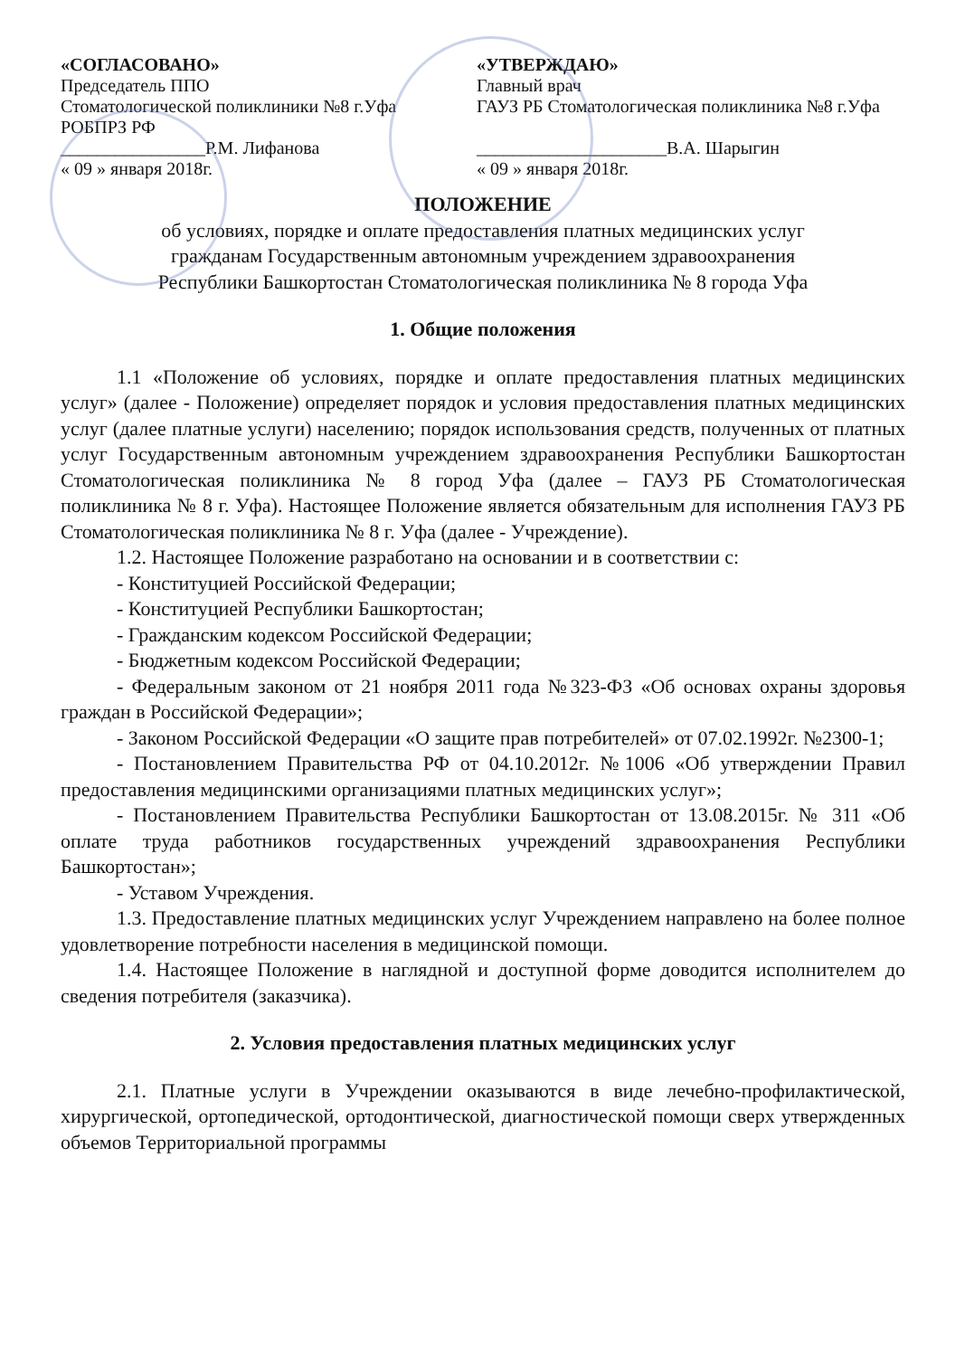«СОГЛАСОВАНО»
Председатель ППО
Стоматологической поликлиники №8 г.Уфа
РОБПРЗ РФ
________________Р.М. Лифанова
« 09 » января 2018г.
«УТВЕРЖДАЮ»
Главный врач
ГАУЗ РБ Стоматологическая поликлиника №8 г.Уфа
_____________________В.А. Шарыгин
« 09 » января 2018г.
ПОЛОЖЕНИЕ
об условиях, порядке и оплате предоставления платных медицинских услуг
гражданам Государственным автономным учреждением здравоохранения
Республики Башкортостан Стоматологическая поликлиника № 8 города Уфа
1. Общие положения
1.1 «Положение об условиях, порядке и оплате предоставления платных медицинских услуг» (далее - Положение) определяет порядок и условия предоставления платных медицинских услуг (далее платные услуги) населению; порядок использования средств, полученных от платных услуг Государственным автономным учреждением здравоохранения Республики Башкортостан Стоматологическая поликлиника № 8 город Уфа (далее – ГАУЗ РБ Стоматологическая поликлиника № 8 г. Уфа). Настоящее Положение является обязательным для исполнения ГАУЗ РБ Стоматологическая поликлиника № 8 г. Уфа (далее - Учреждение).
1.2. Настоящее Положение разработано на основании и в соответствии с:
- Конституцией Российской Федерации;
- Конституцией Республики Башкортостан;
- Гражданским кодексом Российской Федерации;
- Бюджетным кодексом Российской Федерации;
- Федеральным законом от 21 ноября 2011 года №323-ФЗ «Об основах охраны здоровья граждан в Российской Федерации»;
- Законом Российской Федерации «О защите прав потребителей» от 07.02.1992г. №2300-1;
- Постановлением Правительства РФ от 04.10.2012г. №1006 «Об утверждении Правил предоставления медицинскими организациями платных медицинских услуг»;
- Постановлением Правительства Республики Башкортостан от 13.08.2015г. № 311 «Об оплате труда работников государственных учреждений здравоохранения Республики Башкортостан»;
- Уставом Учреждения.
1.3. Предоставление платных медицинских услуг Учреждением направлено на более полное удовлетворение потребности населения в медицинской помощи.
1.4. Настоящее Положение в наглядной и доступной форме доводится исполнителем до сведения потребителя (заказчика).
2. Условия предоставления платных медицинских услуг
2.1. Платные услуги в Учреждении оказываются в виде лечебно-профилактической, хирургической, ортопедической, ортодонтической, диагностической помощи сверх утвержденных объемов Территориальной программы